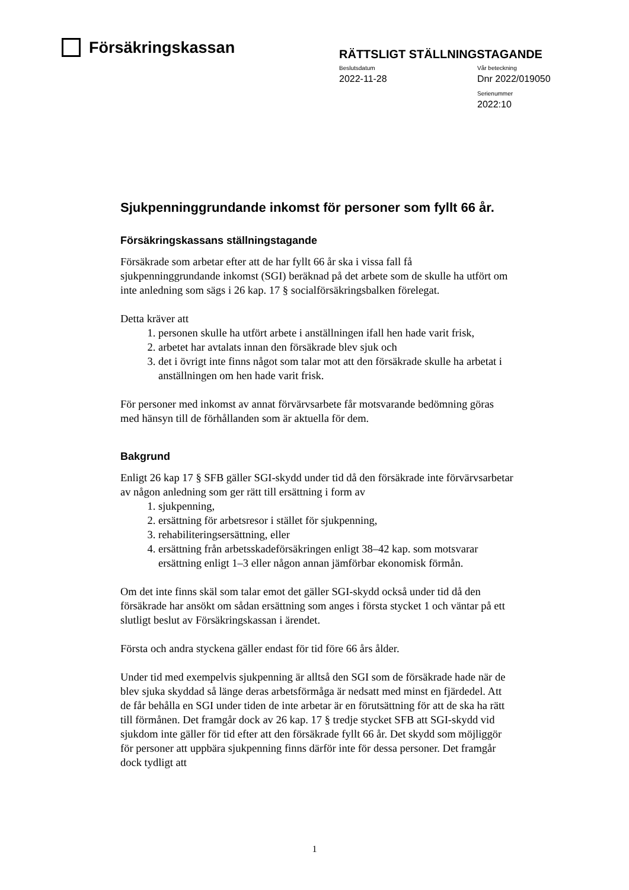Försäkringskassan
RÄTTSLIGT STÄLLNINGSTAGANDE
Beslutsdatum
2022-11-28
Vår beteckning
Dnr 2022/019050
Serienummer
2022:10
Sjukpenninggrundande inkomst för personer som fyllt 66 år.
Försäkringskassans ställningstagande
Försäkrade som arbetar efter att de har fyllt 66 år ska i vissa fall få sjukpenninggrundande inkomst (SGI) beräknad på det arbete som de skulle ha utfört om inte anledning som sägs i 26 kap. 17 § socialförsäkringsbalken förelegat.
Detta kräver att
1. personen skulle ha utfört arbete i anställningen ifall hen hade varit frisk,
2. arbetet har avtalats innan den försäkrade blev sjuk och
3. det i övrigt inte finns något som talar mot att den försäkrade skulle ha arbetat i anställningen om hen hade varit frisk.
För personer med inkomst av annat förvärvsarbete får motsvarande bedömning göras med hänsyn till de förhållanden som är aktuella för dem.
Bakgrund
Enligt 26 kap 17 § SFB gäller SGI-skydd under tid då den försäkrade inte förvärvsarbetar av någon anledning som ger rätt till ersättning i form av
1. sjukpenning,
2. ersättning för arbetsresor i stället för sjukpenning,
3. rehabiliteringsersättning, eller
4. ersättning från arbetsskadeförsäkringen enligt 38–42 kap. som motsvarar ersättning enligt 1–3 eller någon annan jämförbar ekonomisk förmån.
Om det inte finns skäl som talar emot det gäller SGI-skydd också under tid då den försäkrade har ansökt om sådan ersättning som anges i första stycket 1 och väntar på ett slutligt beslut av Försäkringskassan i ärendet.
Första och andra styckena gäller endast för tid före 66 års ålder.
Under tid med exempelvis sjukpenning är alltså den SGI som de försäkrade hade när de blev sjuka skyddad så länge deras arbetsförmåga är nedsatt med minst en fjärdedel. Att de får behålla en SGI under tiden de inte arbetar är en förutsättning för att de ska ha rätt till förmånen. Det framgår dock av 26 kap. 17 § tredje stycket SFB att SGI-skydd vid sjukdom inte gäller för tid efter att den försäkrade fyllt 66 år. Det skydd som möjliggör för personer att uppbära sjukpenning finns därför inte för dessa personer. Det framgår dock tydligt att
1